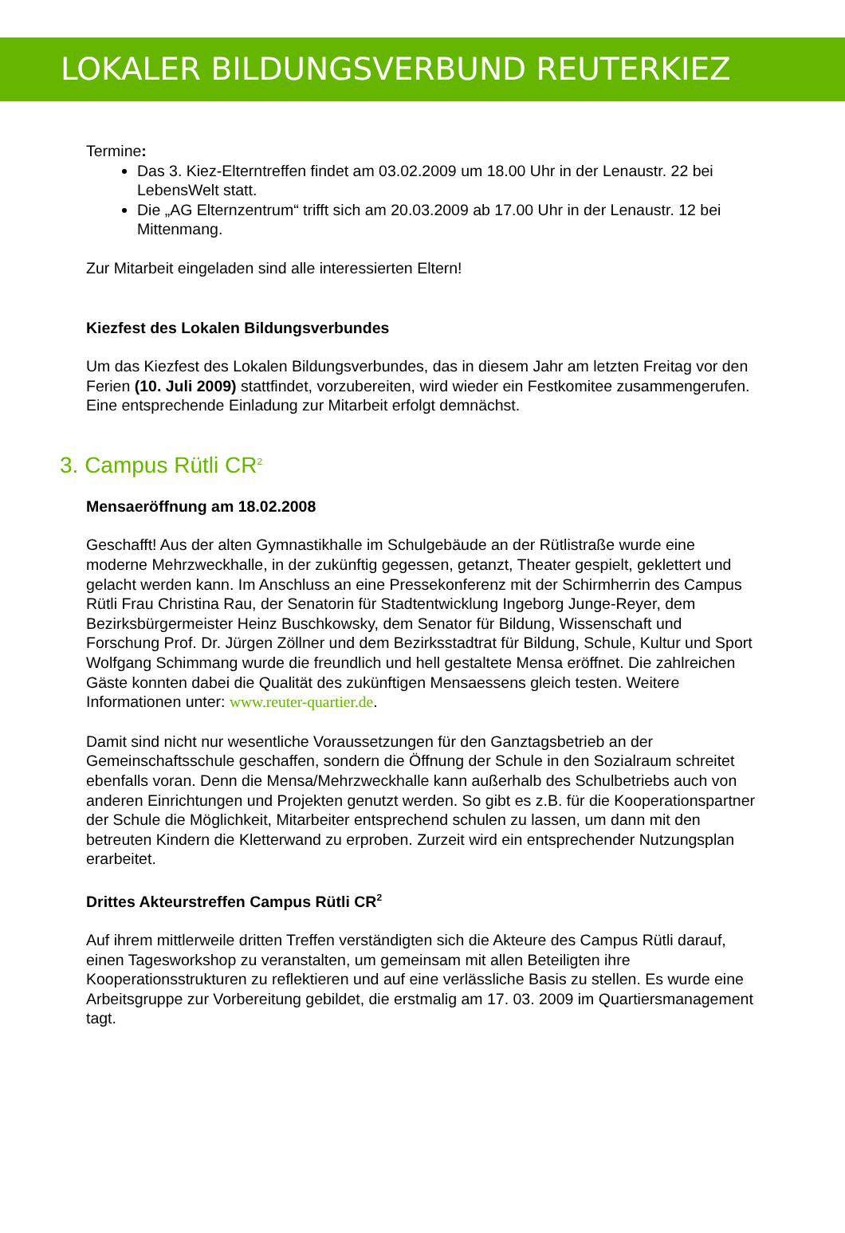LOKALER BILDUNGSVERBUND REUTERKIEZ
Termine:
Das 3. Kiez-Elterntreffen findet am 03.02.2009 um 18.00 Uhr in der Lenaustr. 22 bei LebensWelt statt.
Die „AG Elternzentrum“ trifft sich am 20.03.2009 ab 17.00 Uhr in der Lenaustr. 12 bei Mittenmang.
Zur Mitarbeit eingeladen sind alle interessierten Eltern!
Kiezfest des Lokalen Bildungsverbundes
Um das Kiezfest des Lokalen Bildungsverbundes, das in diesem Jahr am letzten Freitag vor den Ferien (10. Juli 2009) stattfindet, vorzubereiten, wird wieder ein Festkomitee zusammengerufen. Eine entsprechende Einladung zur Mitarbeit erfolgt demnächst.
3. Campus Rütli CR<sup>2</sup>
Mensaeröffnung am 18.02.2008
Geschafft! Aus der alten Gymnastikhalle im Schulgebäude an der Rütlistraße wurde eine moderne Mehrzweckhalle, in der zukünftig gegessen, getanzt, Theater gespielt, geklettert und gelacht werden kann. Im Anschluss an eine Pressekonferenz mit der Schirmherrin des Campus Rütli Frau Christina Rau, der Senatorin für Stadtentwicklung Ingeborg Junge-Reyer, dem Bezirksbürgermeister Heinz Buschkowsky, dem Senator für Bildung, Wissenschaft und Forschung Prof. Dr. Jürgen Zöllner und dem Bezirksstadtrat für Bildung, Schule, Kultur und Sport Wolfgang Schimmang wurde die freundlich und hell gestaltete Mensa eröffnet. Die zahlreichen Gäste konnten dabei die Qualität des zukünftigen Mensaessens gleich testen. Weitere Informationen unter: www.reuter-quartier.de.
Damit sind nicht nur wesentliche Voraussetzungen für den Ganztagsbetrieb an der Gemeinschaftsschule geschaffen, sondern die Öffnung der Schule in den Sozialraum schreitet ebenfalls voran. Denn die Mensa/Mehrzweckhalle kann außerhalb des Schulbetriebs auch von anderen Einrichtungen und Projekten genutzt werden. So gibt es z.B. für die Kooperationspartner der Schule die Möglichkeit, Mitarbeiter entsprechend schulen zu lassen, um dann mit den betreuten Kindern die Kletterwand zu erproben. Zurzeit wird ein entsprechender Nutzungsplan erarbeitet.
Drittes Akteurstreffen Campus Rütli CR<sup>2</sup>
Auf ihrem mittlerweile dritten Treffen verständigten sich die Akteure des Campus Rütli darauf, einen Tagesworkshop zu veranstalten, um gemeinsam mit allen Beteiligten ihre Kooperationsstrukturen zu reflektieren und auf eine verlässliche Basis zu stellen. Es wurde eine Arbeitsgruppe zur Vorbereitung gebildet, die erstmalig am 17. 03. 2009 im Quartiersmanagement tagt.